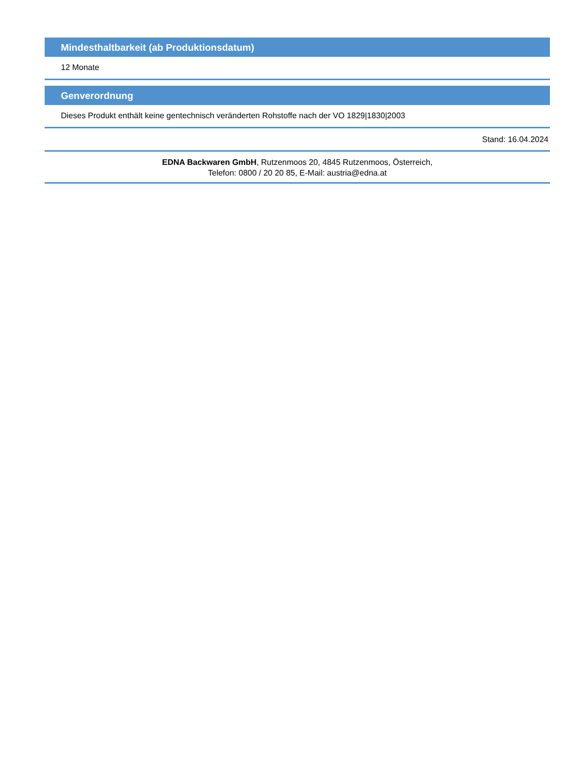Mindesthaltbarkeit (ab Produktionsdatum)
12 Monate
Genverordnung
Dieses Produkt enthält keine gentechnisch veränderten Rohstoffe nach der VO 1829|1830|2003
Stand: 16.04.2024
EDNA Backwaren GmbH, Rutzenmoos 20, 4845 Rutzenmoos, Österreich,
Telefon: 0800 / 20 20 85, E-Mail: austria@edna.at